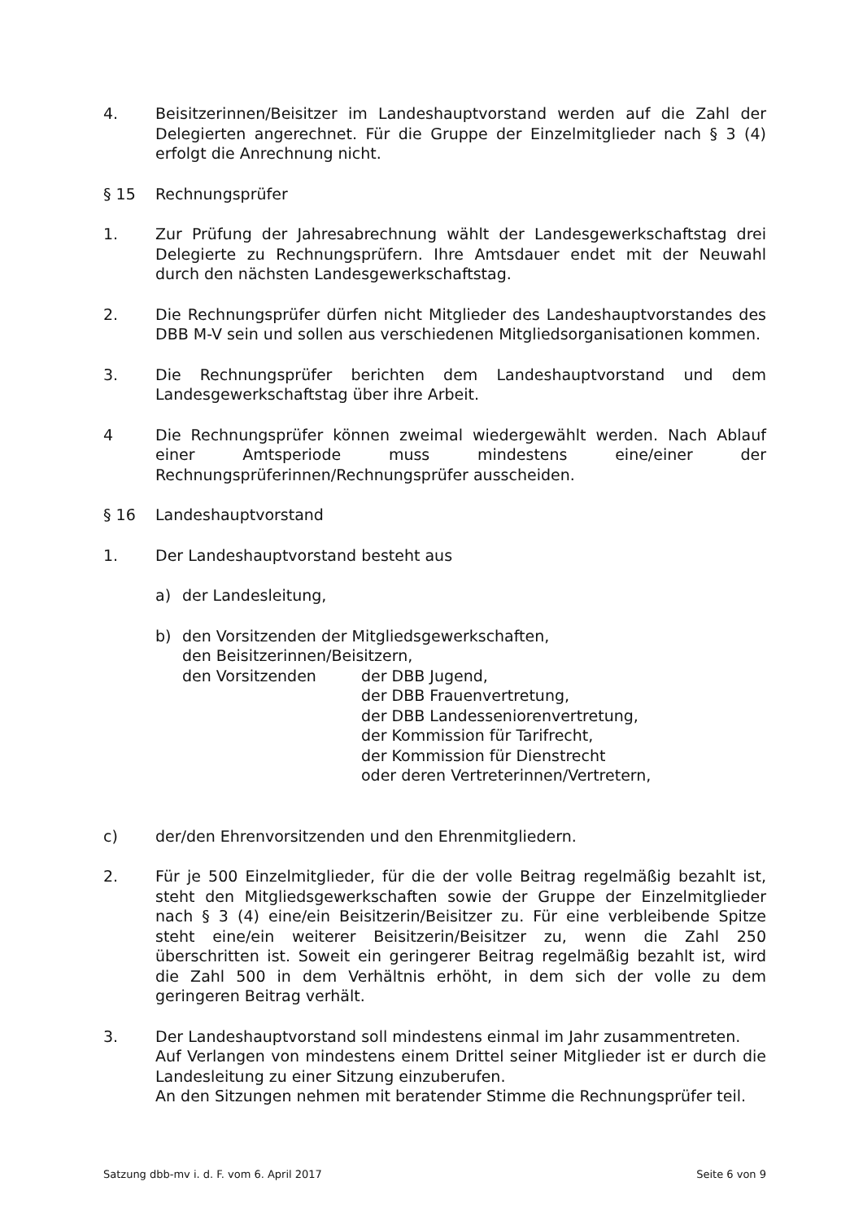4. Beisitzerinnen/Beisitzer im Landeshauptvorstand werden auf die Zahl der Delegierten angerechnet. Für die Gruppe der Einzelmitglieder nach § 3 (4) erfolgt die Anrechnung nicht.
§ 15 Rechnungsprüfer
1. Zur Prüfung der Jahresabrechnung wählt der Landesgewerkschaftstag drei Delegierte zu Rechnungsprüfern. Ihre Amtsdauer endet mit der Neuwahl durch den nächsten Landesgewerkschaftstag.
2. Die Rechnungsprüfer dürfen nicht Mitglieder des Landeshauptvorstandes des DBB M-V sein und sollen aus verschiedenen Mitgliedsorganisationen kommen.
3. Die Rechnungsprüfer berichten dem Landeshauptvorstand und dem Landesgewerkschaftstag über ihre Arbeit.
4 Die Rechnungsprüfer können zweimal wiedergewählt werden. Nach Ablauf einer Amtsperiode muss mindestens eine/einer der Rechnungsprüferinnen/Rechnungsprüfer ausscheiden.
§ 16 Landeshauptvorstand
1. Der Landeshauptvorstand besteht aus
a) der Landesleitung,
b) den Vorsitzenden der Mitgliedsgewerkschaften,
den Beisitzerinnen/Beisitzern,
den Vorsitzenden der DBB Jugend,
der DBB Frauenvertretung,
der DBB Landesseniorenvertretung,
der Kommission für Tarifrecht,
der Kommission für Dienstrecht
oder deren Vertreterinnen/Vertretern,
c) der/den Ehrenvorsitzenden und den Ehrenmitgliedern.
2. Für je 500 Einzelmitglieder, für die der volle Beitrag regelmäßig bezahlt ist, steht den Mitgliedsgewerkschaften sowie der Gruppe der Einzelmitglieder nach § 3 (4) eine/ein Beisitzerin/Beisitzer zu. Für eine verbleibende Spitze steht eine/ein weiterer Beisitzerin/Beisitzer zu, wenn die Zahl 250 überschritten ist. Soweit ein geringerer Beitrag regelmäßig bezahlt ist, wird die Zahl 500 in dem Verhältnis erhöht, in dem sich der volle zu dem geringeren Beitrag verhält.
3. Der Landeshauptvorstand soll mindestens einmal im Jahr zusammentreten.
Auf Verlangen von mindestens einem Drittel seiner Mitglieder ist er durch die Landesleitung zu einer Sitzung einzuberufen.
An den Sitzungen nehmen mit beratender Stimme die Rechnungsprüfer teil.
Satzung dbb-mv i. d. F. vom 6. April 2017 Seite 6 von 9